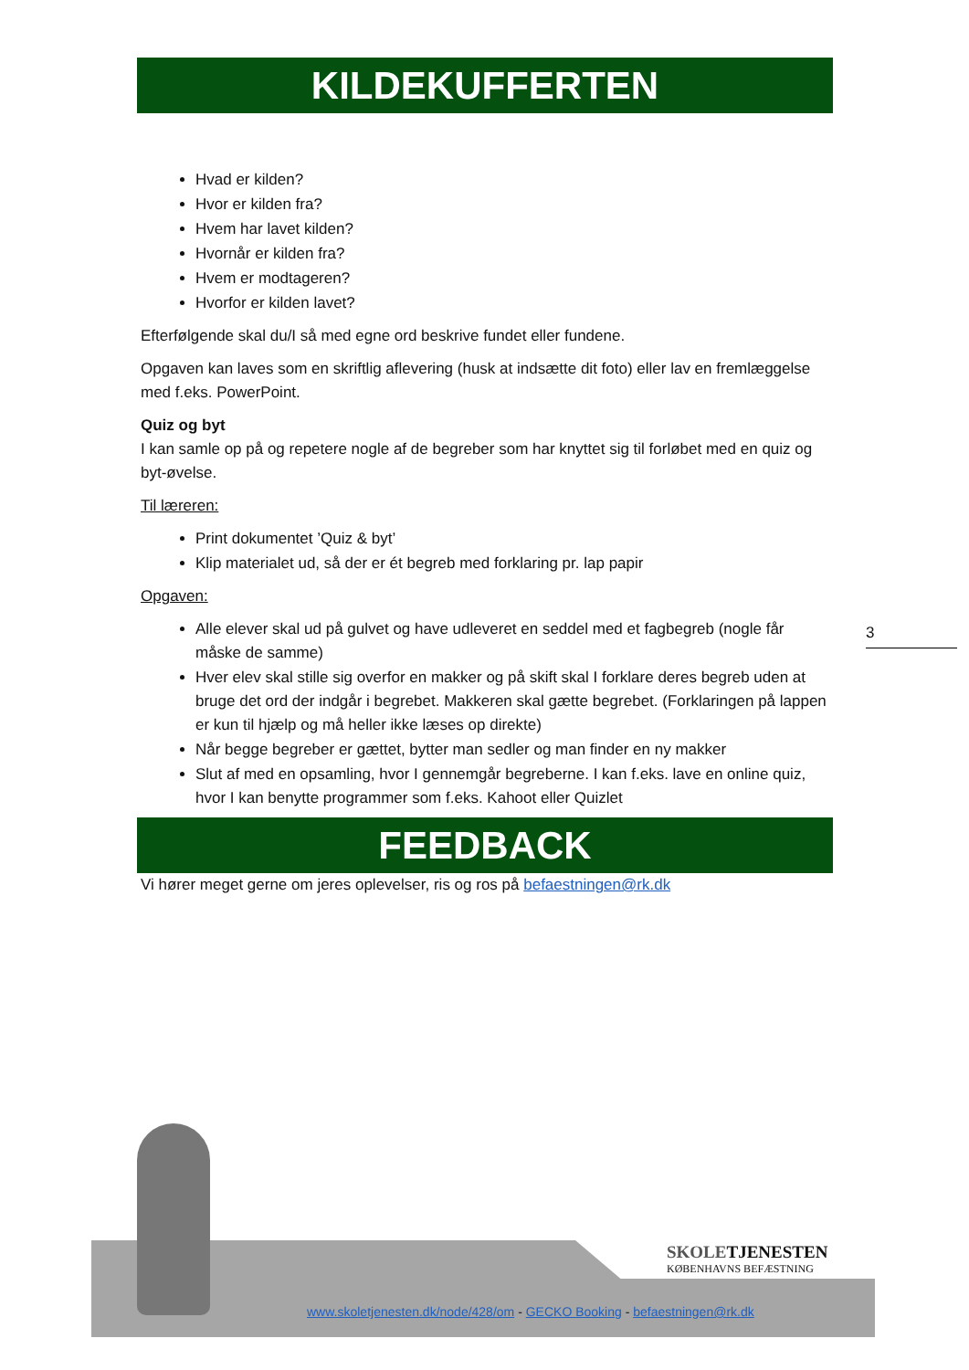KILDEKUFFERTEN
Hvad er kilden?
Hvor er kilden fra?
Hvem har lavet kilden?
Hvornår er kilden fra?
Hvem er modtageren?
Hvorfor er kilden lavet?
Efterfølgende skal du/I så med egne ord beskrive fundet eller fundene.
Opgaven kan laves som en skriftlig aflevering (husk at indsætte dit foto) eller lav en fremlæggelse med f.eks. PowerPoint.
Quiz og byt
I kan samle op på og repetere nogle af de begreber som har knyttet sig til forløbet med en quiz og byt-øvelse.
Til læreren:
Print dokumentet ’Quiz & byt’
Klip materialet ud, så der er ét begreb med forklaring pr. lap papir
Opgaven:
Alle elever skal ud på gulvet og have udleveret en seddel med et fagbegreb (nogle får måske de samme)
Hver elev skal stille sig overfor en makker og på skift skal I forklare deres begreb uden at bruge det ord der indgår i begrebet. Makkeren skal gætte begrebet. (Forklaringen på lappen er kun til hjælp og må heller ikke læses op direkte)
Når begge begreber er gættet, bytter man sedler og man finder en ny makker
Slut af med en opsamling, hvor I gennemgår begreberne. I kan f.eks. lave en online quiz, hvor I kan benytte programmer som f.eks. Kahoot eller Quizlet
FEEDBACK
Vi hører meget gerne om jeres oplevelser, ris og ros på befaestningen@rk.dk
3
SKOLETJENESTEN
KØBENHAVNS BEFÆSTNING
www.skoletjenesten.dk/node/428/om - GECKO Booking - befaestningen@rk.dk